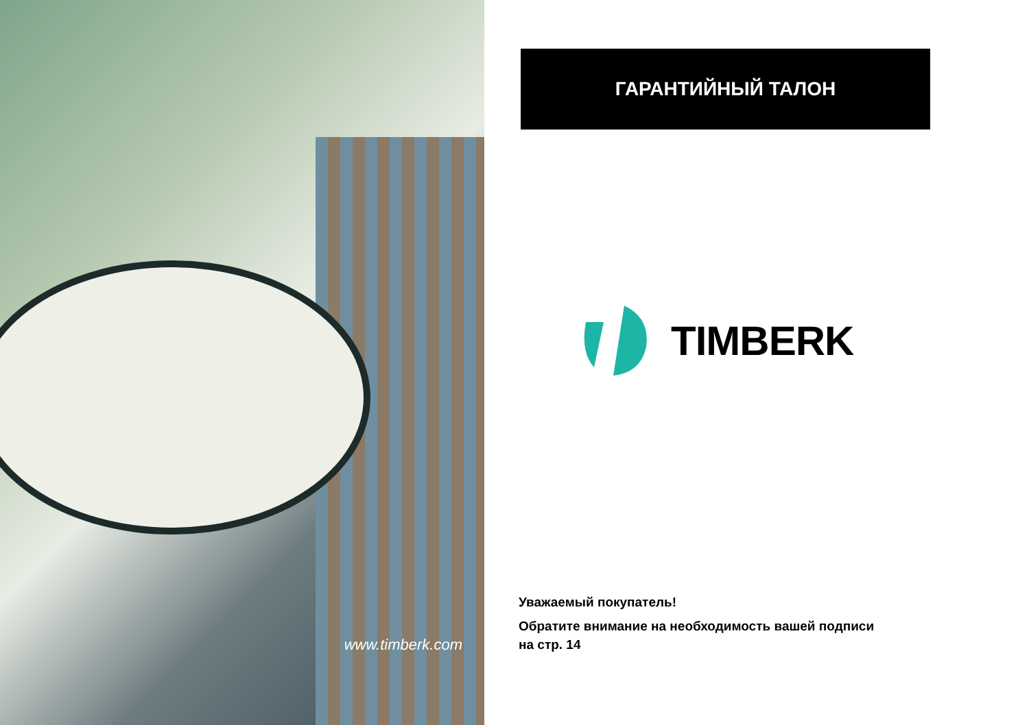www.timberk.com
ГАРАНТИЙНЫЙ ТАЛОН
TIMBERK
Уважаемый покупатель!
Обратите внимание на необходимость вашей подписи
на стр. 14